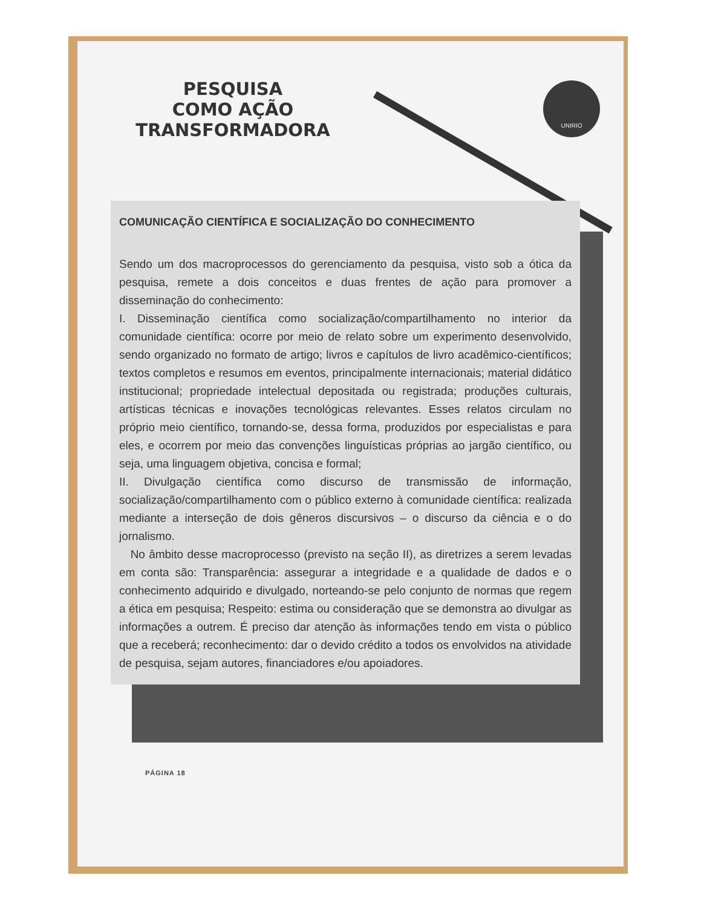UNIRIO
PESQUISA
COMO AÇÃO
TRANSFORMADORA
COMUNICAÇÃO CIENTÍFICA E SOCIALIZAÇÃO DO CONHECIMENTO
Sendo um dos macroprocessos do gerenciamento da pesquisa, visto sob a ótica da pesquisa, remete a dois conceitos e duas frentes de ação para promover a disseminação do conhecimento:
I. Disseminação científica como socialização/compartilhamento no interior da comunidade científica: ocorre por meio de relato sobre um experimento desenvolvido, sendo organizado no formato de artigo; livros e capítulos de livro acadêmico-científicos; textos completos e resumos em eventos, principalmente internacionais; material didático institucional; propriedade intelectual depositada ou registrada; produções culturais, artísticas técnicas e inovações tecnológicas relevantes. Esses relatos circulam no próprio meio científico, tornando-se, dessa forma, produzidos por especialistas e para eles, e ocorrem por meio das convenções linguísticas próprias ao jargão científico, ou seja, uma linguagem objetiva, concisa e formal;
II. Divulgação científica como discurso de transmissão de informação, socialização/compartilhamento com o público externo à comunidade científica: realizada mediante a interseção de dois gêneros discursivos – o discurso da ciência e o do jornalismo.
No âmbito desse macroprocesso (previsto na seção II), as diretrizes a serem levadas em conta são: Transparência: assegurar a integridade e a qualidade de dados e o conhecimento adquirido e divulgado, norteando-se pelo conjunto de normas que regem a ética em pesquisa; Respeito: estima ou consideração que se demonstra ao divulgar as informações a outrem. É preciso dar atenção às informações tendo em vista o público que a receberá; reconhecimento: dar o devido crédito a todos os envolvidos na atividade de pesquisa, sejam autores, financiadores e/ou apoiadores.
PÁGINA 18